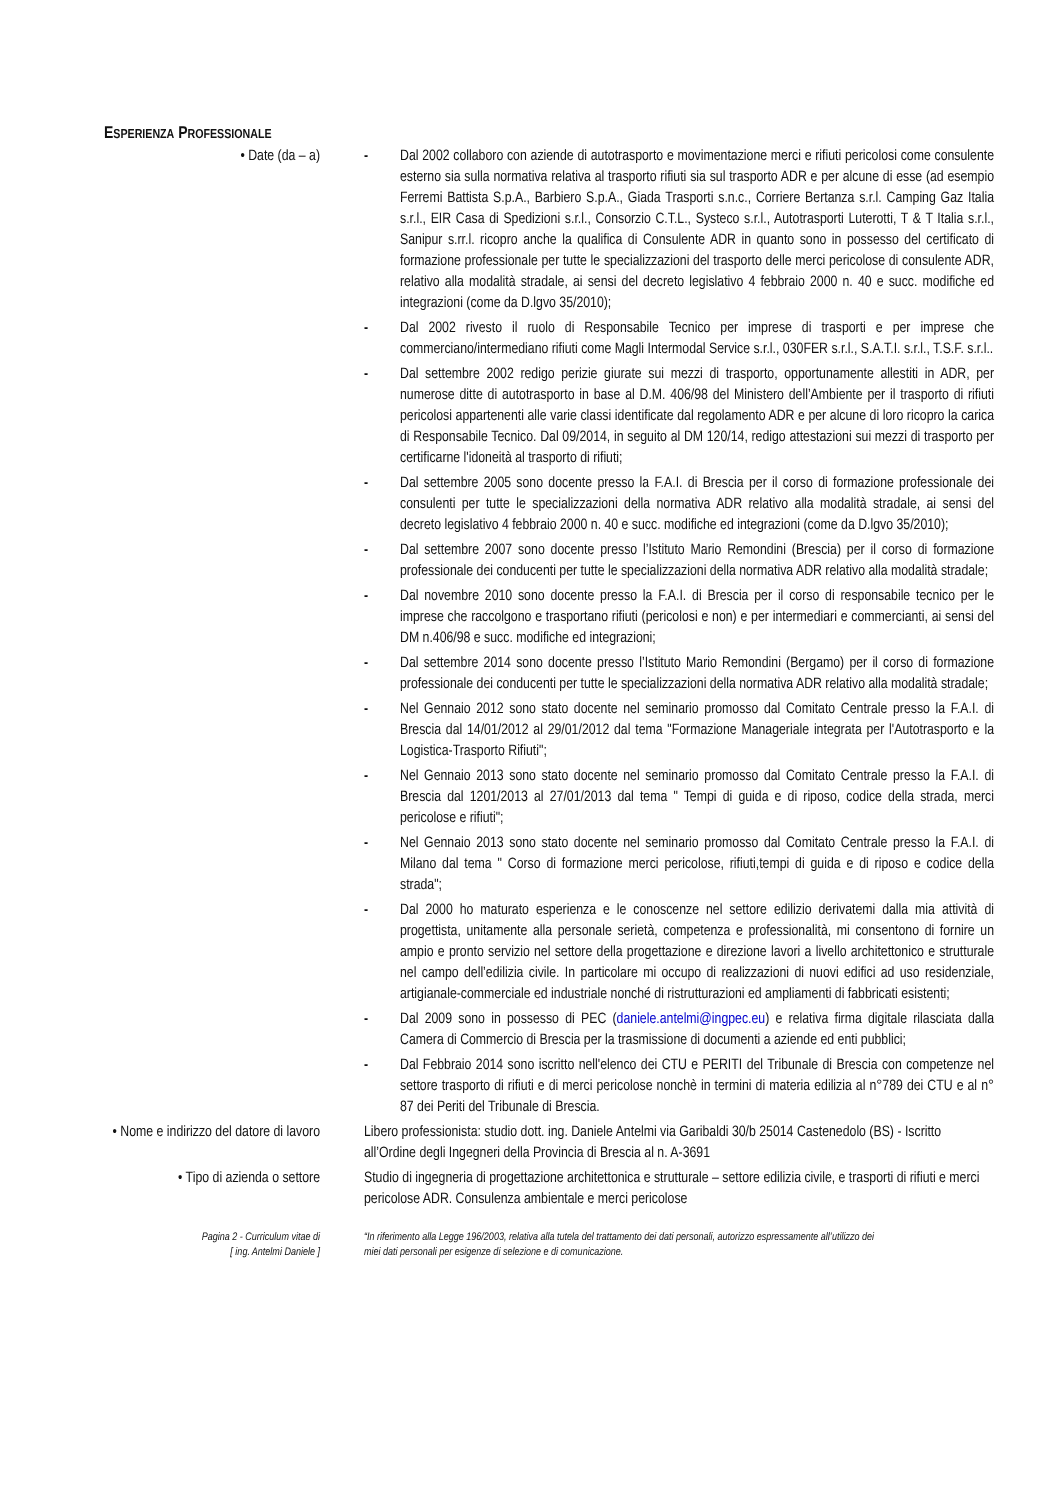ESPERIENZA PROFESSIONALE
• Date (da – a) - Dal 2002 collaboro con aziende di autotrasporto e movimentazione merci e rifiuti pericolosi come consulente esterno sia sulla normativa relativa al trasporto rifiuti sia sul trasporto ADR e per alcune di esse (ad esempio Ferremi Battista S.p.A., Barbiero S.p.A., Giada Trasporti s.n.c., Corriere Bertanza s.r.l. Camping Gaz Italia s.r.l., EIR Casa di Spedizioni s.r.l., Consorzio C.T.L., Systeco s.r.l., Autotrasporti Luterotti, T & T Italia s.r.l., Sanipur s.rr.l. ricopro anche la qualifica di Consulente ADR in quanto sono in possesso del certificato di formazione professionale per tutte le specializzazioni del trasporto delle merci pericolose di consulente ADR, relativo alla modalità stradale, ai sensi del decreto legislativo 4 febbraio 2000 n. 40 e succ. modifiche ed integrazioni (come da D.lgvo 35/2010);
- Dal 2002 rivesto il ruolo di Responsabile Tecnico per imprese di trasporti e per imprese che commerciano/intermediano rifiuti come Magli Intermodal Service s.r.l., 030FER s.r.l., S.A.T.I. s.r.l., T.S.F. s.r.l..
- Dal settembre 2002 redigo perizie giurate sui mezzi di trasporto, opportunamente allestiti in ADR, per numerose ditte di autotrasporto in base al D.M. 406/98 del Ministero dell’Ambiente per il trasporto di rifiuti pericolosi appartenenti alle varie classi identificate dal regolamento ADR e per alcune di loro ricopro la carica di Responsabile Tecnico. Dal 09/2014, in seguito al DM 120/14, redigo attestazioni sui mezzi di trasporto per certificarne l'idoneità al trasporto di rifiuti;
- Dal settembre 2005 sono docente presso la F.A.I. di Brescia per il corso di formazione professionale dei consulenti per tutte le specializzazioni della normativa ADR relativo alla modalità stradale, ai sensi del decreto legislativo 4 febbraio 2000 n. 40 e succ. modifiche ed integrazioni (come da D.lgvo 35/2010);
- Dal settembre 2007 sono docente presso l’Istituto Mario Remondini (Brescia) per il corso di formazione professionale dei conducenti per tutte le specializzazioni della normativa ADR relativo alla modalità stradale;
- Dal novembre 2010 sono docente presso la F.A.I. di Brescia per il corso di responsabile tecnico per le imprese che raccolgono e trasportano rifiuti (pericolosi e non) e per intermediari e commercianti, ai sensi del DM n.406/98 e succ. modifiche ed integrazioni;
- Dal settembre 2014 sono docente presso l’Istituto Mario Remondini (Bergamo) per il corso di formazione professionale dei conducenti per tutte le specializzazioni della normativa ADR relativo alla modalità stradale;
- Nel Gennaio 2012 sono stato docente nel seminario promosso dal Comitato Centrale presso la F.A.I. di Brescia dal 14/01/2012 al 29/01/2012 dal tema "Formazione Manageriale integrata per l'Autotrasporto e la Logistica-Trasporto Rifiuti";
- Nel Gennaio 2013 sono stato docente nel seminario promosso dal Comitato Centrale presso la F.A.I. di Brescia dal 1201/2013 al 27/01/2013 dal tema " Tempi di guida e di riposo, codice della strada, merci pericolose e rifiuti";
- Nel Gennaio 2013 sono stato docente nel seminario promosso dal Comitato Centrale presso la F.A.I. di Milano dal tema " Corso di formazione merci pericolose, rifiuti,tempi di guida e di riposo e codice della strada";
- Dal 2000 ho maturato esperienza e le conoscenze nel settore edilizio derivatemi dalla mia attività di progettista, unitamente alla personale serietà, competenza e professionalità, mi consentono di fornire un ampio e pronto servizio nel settore della progettazione e direzione lavori a livello architettonico e strutturale nel campo dell’edilizia civile. In particolare mi occupo di realizzazioni di nuovi edifici ad uso residenziale, artigianale-commerciale ed industriale nonché di ristrutturazioni ed ampliamenti di fabbricati esistenti;
- Dal 2009 sono in possesso di PEC (daniele.antelmi@ingpec.eu) e relativa firma digitale rilasciata dalla Camera di Commercio di Brescia per la trasmissione di documenti a aziende ed enti pubblici;
- Dal Febbraio 2014 sono iscritto nell'elenco dei CTU e PERITI del Tribunale di Brescia con competenze nel settore trasporto di rifiuti e di merci pericolose nonchè in termini di materia edilizia al n°789 dei CTU e al n° 87 dei Periti del Tribunale di Brescia.
• Nome e indirizzo del datore di lavoro
Libero professionista: studio dott. ing. Daniele Antelmi via Garibaldi 30/b 25014 Castenedolo (BS) - Iscritto all’Ordine degli Ingegneri della Provincia di Brescia al n. A-3691
• Tipo di azienda o settore Studio di ingegneria di progettazione architettonica e strutturale – settore edilizia civile, e trasporti di rifiuti e merci pericolose ADR. Consulenza ambientale e merci pericolose
Pagina 2 - Curriculum vitae di
[ ing. Antelmi Daniele ]
“In riferimento alla Legge 196/2003, relativa alla tutela del trattamento dei dati personali, autorizzo espressamente all’utilizzo dei miei dati personali per esigenze di selezione e di comunicazione.